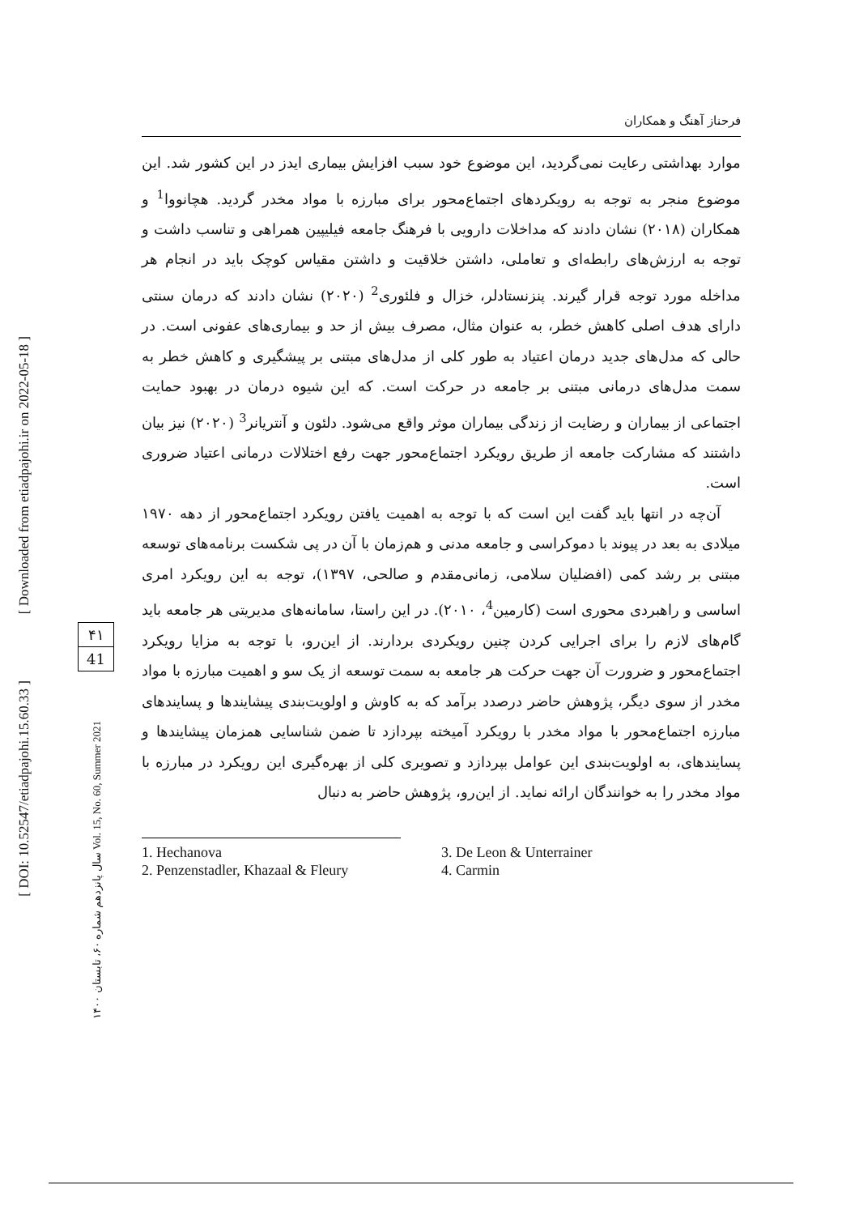[ DOI: 10.52547/etiadpajohi.15.60.33 ]
[ Downloaded from etiadpajohi.ir on 2022-05-18 ]
سال پانزدهم شماره ۶۰، تابستان ۱۴۰۰ Vol. 15, No. 60, Summer 2021
۴۱
41
فرحناز آهنگ و همکاران
موارد بهداشتی رعایت نمی‌گردید، این موضوع خود سبب افزایش بیماری ایدز در این کشور شد. این موضوع منجر به توجه به رویکردهای اجتماع‌محور برای مبارزه با مواد مخدر گردید. هچانووا<sup>1</sup> و همکاران (۲۰۱۸) نشان دادند که مداخلات دارویی با فرهنگ جامعه فیلیپین همراهی و تناسب داشت و توجه به ارزش‌های رابطه‌ای و تعاملی، داشتن خلاقیت و داشتن مقیاس کوچک باید در انجام هر مداخله مورد توجه قرار گیرند. پنزنستادلر، خزال و فلئوری<sup>2</sup> (۲۰۲۰) نشان دادند که درمان سنتی دارای هدف اصلی کاهش خطر، به عنوان مثال، مصرف بیش از حد و بیماری‌های عفونی است. در حالی که مدل‌های جدید درمان اعتیاد به طور کلی از مدل‌های مبتنی بر پیشگیری و کاهش خطر به سمت مدل‌های درمانی مبتنی بر جامعه در حرکت است. که این شیوه درمان در بهبود حمایت اجتماعی از بیماران و رضایت از زندگی بیماران موثر واقع می‌شود. دلئون و آنتریانر<sup>3</sup> (۲۰۲۰) نیز بیان داشتند که مشارکت جامعه از طریق رویکرد اجتماع‌محور جهت رفع اختلالات درمانی اعتیاد ضروری است.
آن‌چه در انتها باید گفت این است که با توجه به اهمیت یافتن رویکرد اجتماع‌محور از دهه ۱۹۷۰ میلادی به بعد در پیوند با دموکراسی و جامعه مدنی و هم‌زمان با آن در پی شکست برنامه‌های توسعه مبتنی بر رشد کمی (افضلیان سلامی، زمانی‌مقدم و صالحی، ۱۳۹۷)، توجه به این رویکرد امری اساسی و راهبردی محوری است (کارمین<sup>4</sup>، ۲۰۱۰). در این راستا، سامانه‌های مدیریتی هر جامعه باید گام‌های لازم را برای اجرایی کردن چنین رویکردی بردارند. از این‌رو، با توجه به مزایا رویکرد اجتماع‌محور و ضرورت آن جهت حرکت هر جامعه به سمت توسعه از یک سو و اهمیت مبارزه با مواد مخدر از سوی دیگر، پژوهش حاضر درصدد برآمد که به کاوش و اولویت‌بندی پیشایندها و پسایندهای مبارزه اجتماع‌محور با مواد مخدر با رویکرد آمیخته بپردازد تا ضمن شناسایی همزمان پیشایندها و پسایندهای، به اولویت‌بندی این عوامل بپردازد و تصویری کلی از بهره‌گیری این رویکرد در مبارزه با مواد مخدر را به خوانندگان ارائه نماید. از این‌رو، پژوهش حاضر به دنبال
1. Hechanova
2. Penzenstadler, Khazaal & Fleury
3. De Leon & Unterrainer
4. Carmin